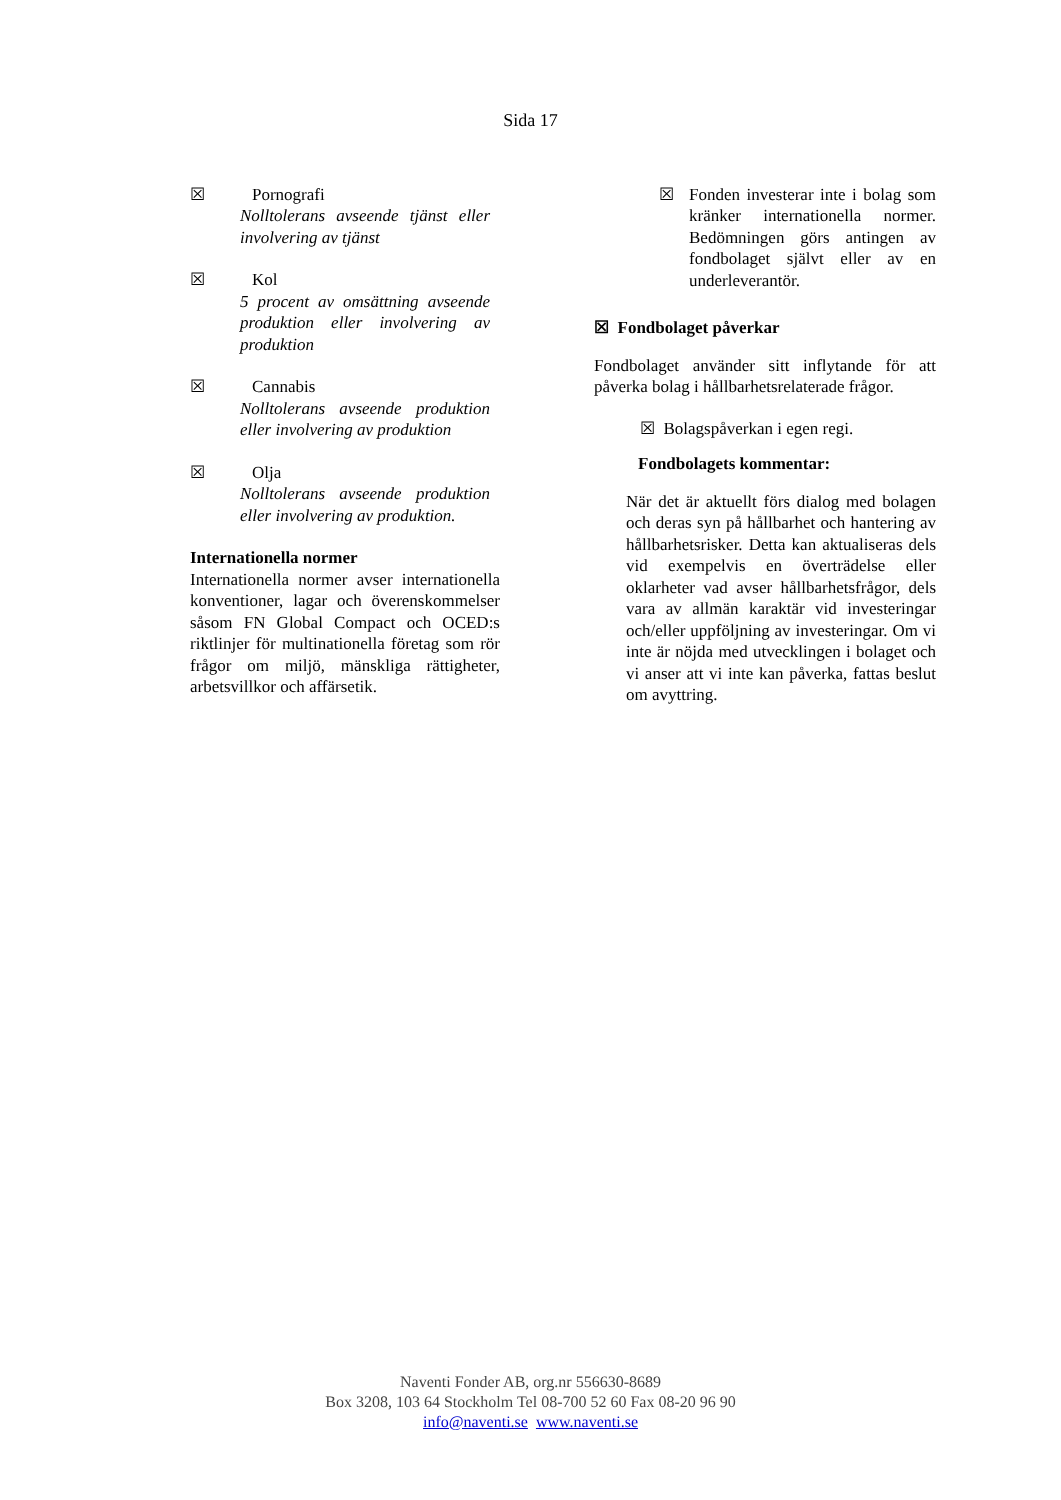Sida 17
☒ Pornografi
Nolltolerans avseende tjänst eller involvering av tjänst
☒ Kol
5 procent av omsättning avseende produktion eller involvering av produktion
☒ Cannabis
Nolltolerans avseende produktion eller involvering av produktion
☒ Olja
Nolltolerans avseende produktion eller involvering av produktion.
Internationella normer
Internationella normer avser internationella konventioner, lagar och överenskommelser såsom FN Global Compact och OCED:s riktlinjer för multinationella företag som rör frågor om miljö, mänskliga rättigheter, arbetsvillkor och affärsetik.
☒ Fonden investerar inte i bolag som kränker internationella normer. Bedömningen görs antingen av fondbolaget självt eller av en underleverantör.
☒ Fondbolaget påverkar
Fondbolaget använder sitt inflytande för att påverka bolag i hållbarhetsrelaterade frågor.
☒ Bolagspåverkan i egen regi.
Fondbolagets kommentar:
När det är aktuellt förs dialog med bolagen och deras syn på hållbarhet och hantering av hållbarhetsrisker. Detta kan aktualiseras dels vid exempelvis en överträdelse eller oklarheter vad avser hållbarhetsfrågor, dels vara av allmän karaktär vid investeringar och/eller uppföljning av investeringar. Om vi inte är nöjda med utvecklingen i bolaget och vi anser att vi inte kan påverka, fattas beslut om avyttring.
Naventi Fonder AB, org.nr 556630-8689
Box 3208, 103 64 Stockholm Tel 08-700 52 60 Fax 08-20 96 90
info@naventi.se www.naventi.se